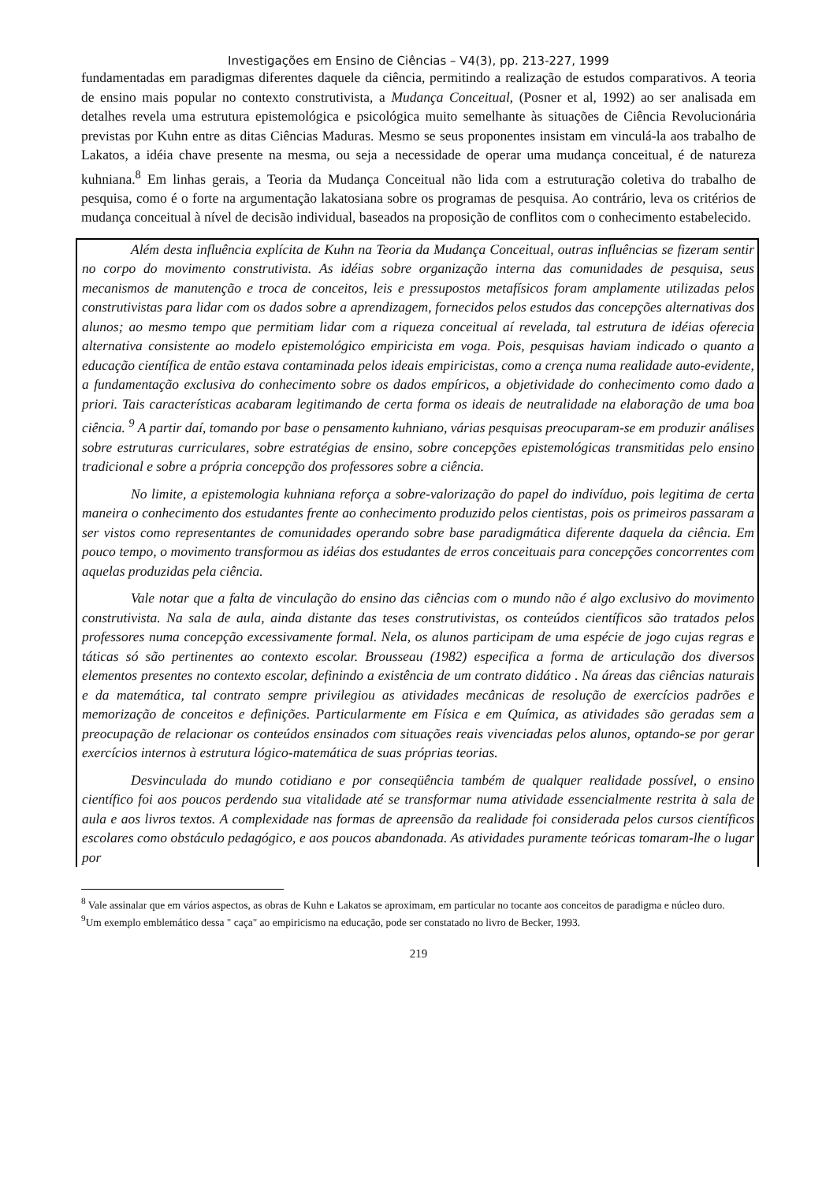Investigações em Ensino de Ciências – V4(3), pp. 213-227, 1999
fundamentadas em paradigmas diferentes daquele da ciência, permitindo a realização de estudos comparativos. A teoria de ensino mais popular no contexto construtivista, a Mudança Conceitual, (Posner et al, 1992) ao ser analisada em detalhes revela uma estrutura epistemológica e psicológica muito semelhante às situações de Ciência Revolucionária previstas por Kuhn entre as ditas Ciências Maduras. Mesmo se seus proponentes insistam em vinculá-la aos trabalho de Lakatos, a idéia chave presente na mesma, ou seja a necessidade de operar uma mudança conceitual, é de natureza kuhniana.<sup>8</sup> Em linhas gerais, a Teoria da Mudança Conceitual não lida com a estruturação coletiva do trabalho de pesquisa, como é o forte na argumentação lakatosiana sobre os programas de pesquisa. Ao contrário, leva os critérios de mudança conceitual à nível de decisão individual, baseados na proposição de conflitos com o conhecimento estabelecido.
Além desta influência explícita de Kuhn na Teoria da Mudança Conceitual, outras influências se fizeram sentir no corpo do movimento construtivista. As idéias sobre organização interna das comunidades de pesquisa, seus mecanismos de manutenção e troca de conceitos, leis e pressupostos metafísicos foram amplamente utilizadas pelos construtivistas para lidar com os dados sobre a aprendizagem, fornecidos pelos estudos das concepções alternativas dos alunos; ao mesmo tempo que permitiam lidar com a riqueza conceitual aí revelada, tal estrutura de idéias oferecia alternativa consistente ao modelo epistemológico empiricista em voga. Pois, pesquisas haviam indicado o quanto a educação científica de então estava contaminada pelos ideais empiricistas, como a crença numa realidade auto-evidente, a fundamentação exclusiva do conhecimento sobre os dados empíricos, a objetividade do conhecimento como dado a priori. Tais características acabaram legitimando de certa forma os ideais de neutralidade na elaboração de uma boa ciência. <sup>9</sup> A partir daí, tomando por base o pensamento kuhniano, várias pesquisas preocuparam-se em produzir análises sobre estruturas curriculares, sobre estratégias de ensino, sobre concepções epistemológicas transmitidas pelo ensino tradicional e sobre a própria concepção dos professores sobre a ciência.
No limite, a epistemologia kuhniana reforça a sobre-valorização do papel do indivíduo, pois legitima de certa maneira o conhecimento dos estudantes frente ao conhecimento produzido pelos cientistas, pois os primeiros passaram a ser vistos como representantes de comunidades operando sobre base paradigmática diferente daquela da ciência. Em pouco tempo, o movimento transformou as idéias dos estudantes de erros conceituais para concepções concorrentes com aquelas produzidas pela ciência.
Vale notar que a falta de vinculação do ensino das ciências com o mundo não é algo exclusivo do movimento construtivista. Na sala de aula, ainda distante das teses construtivistas, os conteúdos científicos são tratados pelos professores numa concepção excessivamente formal. Nela, os alunos participam de uma espécie de jogo cujas regras e táticas só são pertinentes ao contexto escolar. Brousseau (1982) especifica a forma de articulação dos diversos elementos presentes no contexto escolar, definindo a existência de um contrato didático . Na áreas das ciências naturais e da matemática, tal contrato sempre privilegiou as atividades mecânicas de resolução de exercícios padrões e memorização de conceitos e definições. Particularmente em Física e em Química, as atividades são geradas sem a preocupação de relacionar os conteúdos ensinados com situações reais vivenciadas pelos alunos, optando-se por gerar exercícios internos à estrutura lógico-matemática de suas próprias teorias.
Desvinculada do mundo cotidiano e por conseqüência também de qualquer realidade possível, o ensino científico foi aos poucos perdendo sua vitalidade até se transformar numa atividade essencialmente restrita à sala de aula e aos livros textos. A complexidade nas formas de apreensão da realidade foi considerada pelos cursos científicos escolares como obstáculo pedagógico, e aos poucos abandonada. As atividades puramente teóricas tomaram-lhe o lugar por
<sup>8</sup> Vale assinalar que em vários aspectos, as obras de Kuhn e Lakatos se aproximam, em particular no tocante aos conceitos de paradigma e núcleo duro.
<sup>9</sup> Um exemplo emblemático dessa " caça" ao empiricismo na educação, pode ser constatado no livro de Becker, 1993.
219